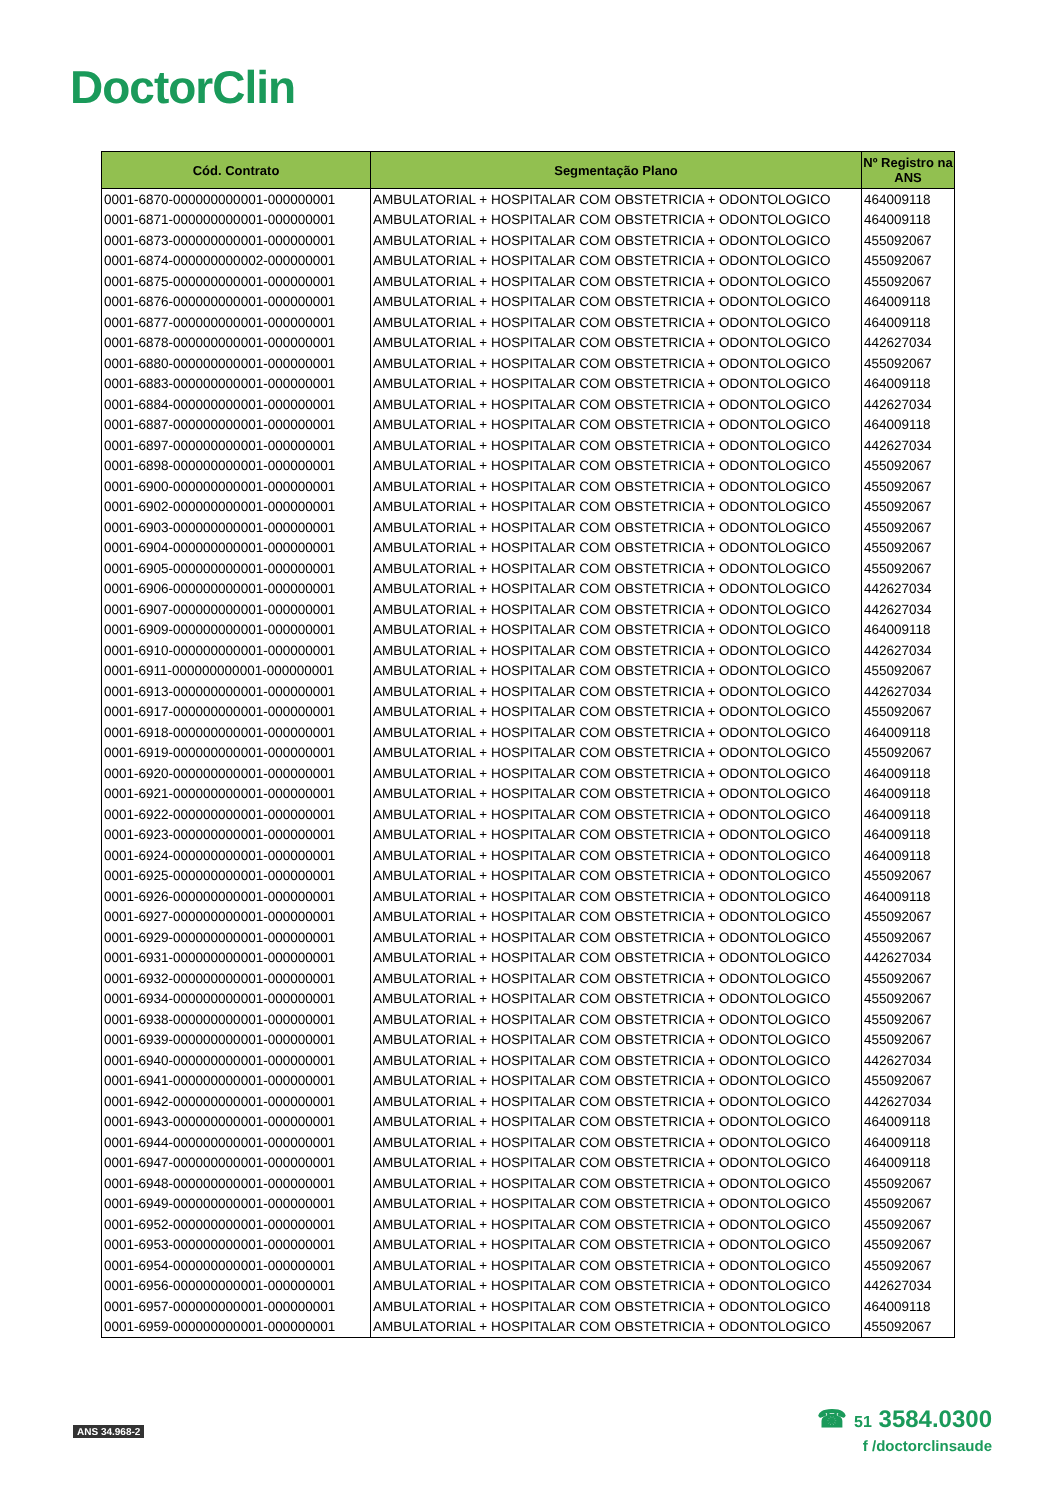DoctorClin
| Cód. Contrato | Segmentação Plano | Nº Registro na ANS |
| --- | --- | --- |
| 0001-6870-000000000001-000000001 | AMBULATORIAL + HOSPITALAR COM OBSTETRICIA + ODONTOLOGICO | 464009118 |
| 0001-6871-000000000001-000000001 | AMBULATORIAL + HOSPITALAR COM OBSTETRICIA + ODONTOLOGICO | 464009118 |
| 0001-6873-000000000001-000000001 | AMBULATORIAL + HOSPITALAR COM OBSTETRICIA + ODONTOLOGICO | 455092067 |
| 0001-6874-000000000002-000000001 | AMBULATORIAL + HOSPITALAR COM OBSTETRICIA + ODONTOLOGICO | 455092067 |
| 0001-6875-000000000001-000000001 | AMBULATORIAL + HOSPITALAR COM OBSTETRICIA + ODONTOLOGICO | 455092067 |
| 0001-6876-000000000001-000000001 | AMBULATORIAL + HOSPITALAR COM OBSTETRICIA + ODONTOLOGICO | 464009118 |
| 0001-6877-000000000001-000000001 | AMBULATORIAL + HOSPITALAR COM OBSTETRICIA + ODONTOLOGICO | 464009118 |
| 0001-6878-000000000001-000000001 | AMBULATORIAL + HOSPITALAR COM OBSTETRICIA + ODONTOLOGICO | 442627034 |
| 0001-6880-000000000001-000000001 | AMBULATORIAL + HOSPITALAR COM OBSTETRICIA + ODONTOLOGICO | 455092067 |
| 0001-6883-000000000001-000000001 | AMBULATORIAL + HOSPITALAR COM OBSTETRICIA + ODONTOLOGICO | 464009118 |
| 0001-6884-000000000001-000000001 | AMBULATORIAL + HOSPITALAR COM OBSTETRICIA + ODONTOLOGICO | 442627034 |
| 0001-6887-000000000001-000000001 | AMBULATORIAL + HOSPITALAR COM OBSTETRICIA + ODONTOLOGICO | 464009118 |
| 0001-6897-000000000001-000000001 | AMBULATORIAL + HOSPITALAR COM OBSTETRICIA + ODONTOLOGICO | 442627034 |
| 0001-6898-000000000001-000000001 | AMBULATORIAL + HOSPITALAR COM OBSTETRICIA + ODONTOLOGICO | 455092067 |
| 0001-6900-000000000001-000000001 | AMBULATORIAL + HOSPITALAR COM OBSTETRICIA + ODONTOLOGICO | 455092067 |
| 0001-6902-000000000001-000000001 | AMBULATORIAL + HOSPITALAR COM OBSTETRICIA + ODONTOLOGICO | 455092067 |
| 0001-6903-000000000001-000000001 | AMBULATORIAL + HOSPITALAR COM OBSTETRICIA + ODONTOLOGICO | 455092067 |
| 0001-6904-000000000001-000000001 | AMBULATORIAL + HOSPITALAR COM OBSTETRICIA + ODONTOLOGICO | 455092067 |
| 0001-6905-000000000001-000000001 | AMBULATORIAL + HOSPITALAR COM OBSTETRICIA + ODONTOLOGICO | 455092067 |
| 0001-6906-000000000001-000000001 | AMBULATORIAL + HOSPITALAR COM OBSTETRICIA + ODONTOLOGICO | 442627034 |
| 0001-6907-000000000001-000000001 | AMBULATORIAL + HOSPITALAR COM OBSTETRICIA + ODONTOLOGICO | 442627034 |
| 0001-6909-000000000001-000000001 | AMBULATORIAL + HOSPITALAR COM OBSTETRICIA + ODONTOLOGICO | 464009118 |
| 0001-6910-000000000001-000000001 | AMBULATORIAL + HOSPITALAR COM OBSTETRICIA + ODONTOLOGICO | 442627034 |
| 0001-6911-000000000001-000000001 | AMBULATORIAL + HOSPITALAR COM OBSTETRICIA + ODONTOLOGICO | 455092067 |
| 0001-6913-000000000001-000000001 | AMBULATORIAL + HOSPITALAR COM OBSTETRICIA + ODONTOLOGICO | 442627034 |
| 0001-6917-000000000001-000000001 | AMBULATORIAL + HOSPITALAR COM OBSTETRICIA + ODONTOLOGICO | 455092067 |
| 0001-6918-000000000001-000000001 | AMBULATORIAL + HOSPITALAR COM OBSTETRICIA + ODONTOLOGICO | 464009118 |
| 0001-6919-000000000001-000000001 | AMBULATORIAL + HOSPITALAR COM OBSTETRICIA + ODONTOLOGICO | 455092067 |
| 0001-6920-000000000001-000000001 | AMBULATORIAL + HOSPITALAR COM OBSTETRICIA + ODONTOLOGICO | 464009118 |
| 0001-6921-000000000001-000000001 | AMBULATORIAL + HOSPITALAR COM OBSTETRICIA + ODONTOLOGICO | 464009118 |
| 0001-6922-000000000001-000000001 | AMBULATORIAL + HOSPITALAR COM OBSTETRICIA + ODONTOLOGICO | 464009118 |
| 0001-6923-000000000001-000000001 | AMBULATORIAL + HOSPITALAR COM OBSTETRICIA + ODONTOLOGICO | 464009118 |
| 0001-6924-000000000001-000000001 | AMBULATORIAL + HOSPITALAR COM OBSTETRICIA + ODONTOLOGICO | 464009118 |
| 0001-6925-000000000001-000000001 | AMBULATORIAL + HOSPITALAR COM OBSTETRICIA + ODONTOLOGICO | 455092067 |
| 0001-6926-000000000001-000000001 | AMBULATORIAL + HOSPITALAR COM OBSTETRICIA + ODONTOLOGICO | 464009118 |
| 0001-6927-000000000001-000000001 | AMBULATORIAL + HOSPITALAR COM OBSTETRICIA + ODONTOLOGICO | 455092067 |
| 0001-6929-000000000001-000000001 | AMBULATORIAL + HOSPITALAR COM OBSTETRICIA + ODONTOLOGICO | 455092067 |
| 0001-6931-000000000001-000000001 | AMBULATORIAL + HOSPITALAR COM OBSTETRICIA + ODONTOLOGICO | 442627034 |
| 0001-6932-000000000001-000000001 | AMBULATORIAL + HOSPITALAR COM OBSTETRICIA + ODONTOLOGICO | 455092067 |
| 0001-6934-000000000001-000000001 | AMBULATORIAL + HOSPITALAR COM OBSTETRICIA + ODONTOLOGICO | 455092067 |
| 0001-6938-000000000001-000000001 | AMBULATORIAL + HOSPITALAR COM OBSTETRICIA + ODONTOLOGICO | 455092067 |
| 0001-6939-000000000001-000000001 | AMBULATORIAL + HOSPITALAR COM OBSTETRICIA + ODONTOLOGICO | 455092067 |
| 0001-6940-000000000001-000000001 | AMBULATORIAL + HOSPITALAR COM OBSTETRICIA + ODONTOLOGICO | 442627034 |
| 0001-6941-000000000001-000000001 | AMBULATORIAL + HOSPITALAR COM OBSTETRICIA + ODONTOLOGICO | 455092067 |
| 0001-6942-000000000001-000000001 | AMBULATORIAL + HOSPITALAR COM OBSTETRICIA + ODONTOLOGICO | 442627034 |
| 0001-6943-000000000001-000000001 | AMBULATORIAL + HOSPITALAR COM OBSTETRICIA + ODONTOLOGICO | 464009118 |
| 0001-6944-000000000001-000000001 | AMBULATORIAL + HOSPITALAR COM OBSTETRICIA + ODONTOLOGICO | 464009118 |
| 0001-6947-000000000001-000000001 | AMBULATORIAL + HOSPITALAR COM OBSTETRICIA + ODONTOLOGICO | 464009118 |
| 0001-6948-000000000001-000000001 | AMBULATORIAL + HOSPITALAR COM OBSTETRICIA + ODONTOLOGICO | 455092067 |
| 0001-6949-000000000001-000000001 | AMBULATORIAL + HOSPITALAR COM OBSTETRICIA + ODONTOLOGICO | 455092067 |
| 0001-6952-000000000001-000000001 | AMBULATORIAL + HOSPITALAR COM OBSTETRICIA + ODONTOLOGICO | 455092067 |
| 0001-6953-000000000001-000000001 | AMBULATORIAL + HOSPITALAR COM OBSTETRICIA + ODONTOLOGICO | 455092067 |
| 0001-6954-000000000001-000000001 | AMBULATORIAL + HOSPITALAR COM OBSTETRICIA + ODONTOLOGICO | 455092067 |
| 0001-6956-000000000001-000000001 | AMBULATORIAL + HOSPITALAR COM OBSTETRICIA + ODONTOLOGICO | 442627034 |
| 0001-6957-000000000001-000000001 | AMBULATORIAL + HOSPITALAR COM OBSTETRICIA + ODONTOLOGICO | 464009118 |
| 0001-6959-000000000001-000000001 | AMBULATORIAL + HOSPITALAR COM OBSTETRICIA + ODONTOLOGICO | 455092067 |
ANS 34.968-2
☎ 51 3584.0300
f /doctorclinsaude